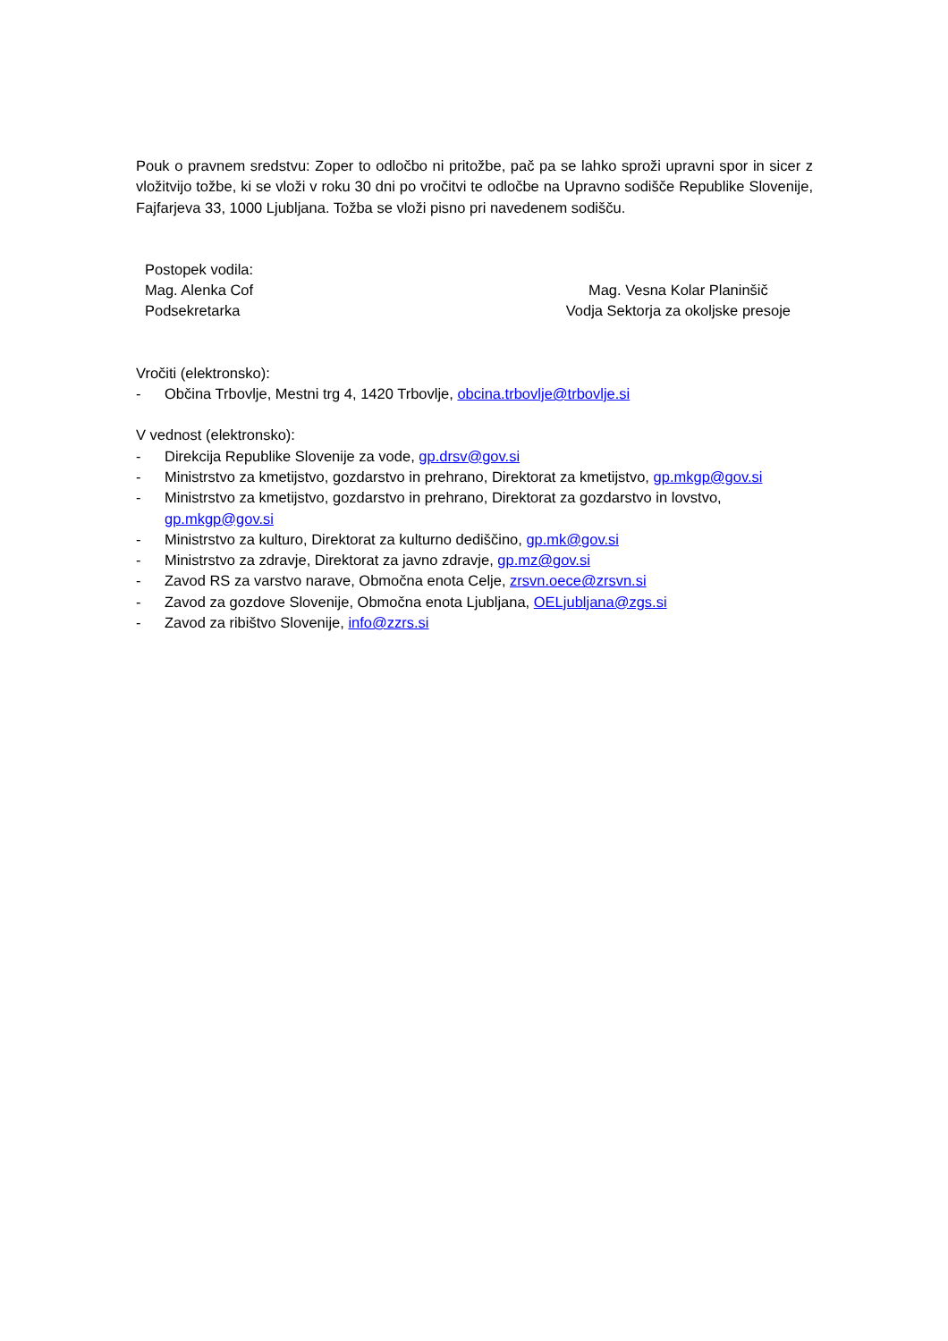Pouk o pravnem sredstvu: Zoper to odločbo ni pritožbe, pač pa se lahko sproži upravni spor in sicer z vložitvijo tožbe, ki se vloži v roku 30 dni po vročitvi te odločbe na Upravno sodišče Republike Slovenije, Fajfarjeva 33, 1000 Ljubljana. Tožba se vloži pisno pri navedenem sodišču.
Postopek vodila:
Mag. Alenka Cof
Podsekretarka
Mag. Vesna Kolar Planinšič
Vodja Sektorja za okoljske presoje
Vročiti (elektronsko):
- Občina Trbovlje, Mestni trg 4, 1420 Trbovlje, obcina.trbovlje@trbovlje.si
V vednost (elektronsko):
- Direkcija Republike Slovenije za vode, gp.drsv@gov.si
- Ministrstvo za kmetijstvo, gozdarstvo in prehrano, Direktorat za kmetijstvo, gp.mkgp@gov.si
- Ministrstvo za kmetijstvo, gozdarstvo in prehrano, Direktorat za gozdarstvo in lovstvo, gp.mkgp@gov.si
- Ministrstvo za kulturo, Direktorat za kulturno dediščino, gp.mk@gov.si
- Ministrstvo za zdravje, Direktorat za javno zdravje, gp.mz@gov.si
- Zavod RS za varstvo narave, Območna enota Celje, zrsvn.oece@zrsvn.si
- Zavod za gozdove Slovenije, Območna enota Ljubljana, OELjubljana@zgs.si
- Zavod za ribištvo Slovenije, info@zzrs.si